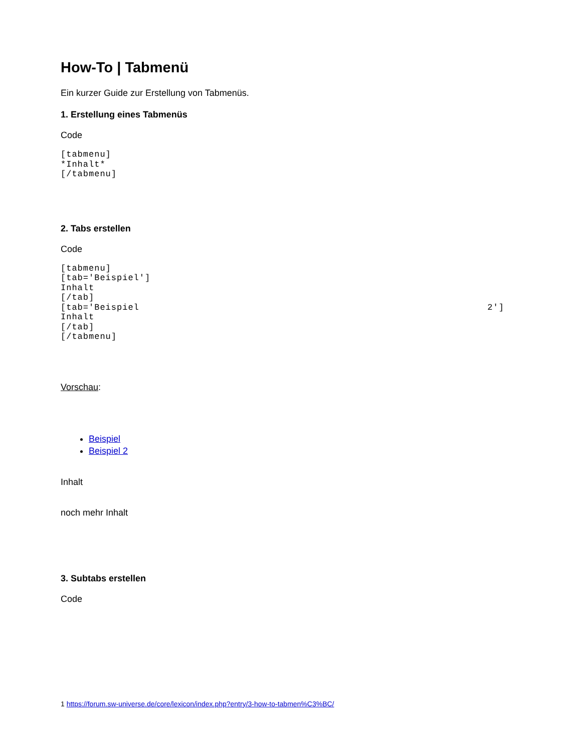How-To | Tabmenü
Ein kurzer Guide zur Erstellung von Tabmenüs.
1. Erstellung eines Tabmenüs
Code
[tabmenu]
*Inhalt*
[/tabmenu]
2. Tabs erstellen
Code
[tabmenu]
[tab='Beispiel']
Inhalt
[/tab]
[tab='Beispiel                                                              2']
Inhalt
[/tab]
[/tabmenu]
Vorschau:
Beispiel
Beispiel 2
Inhalt
noch mehr Inhalt
3. Subtabs erstellen
Code
1 https://forum.sw-universe.de/core/lexicon/index.php?entry/3-how-to-tabmen%C3%BC/